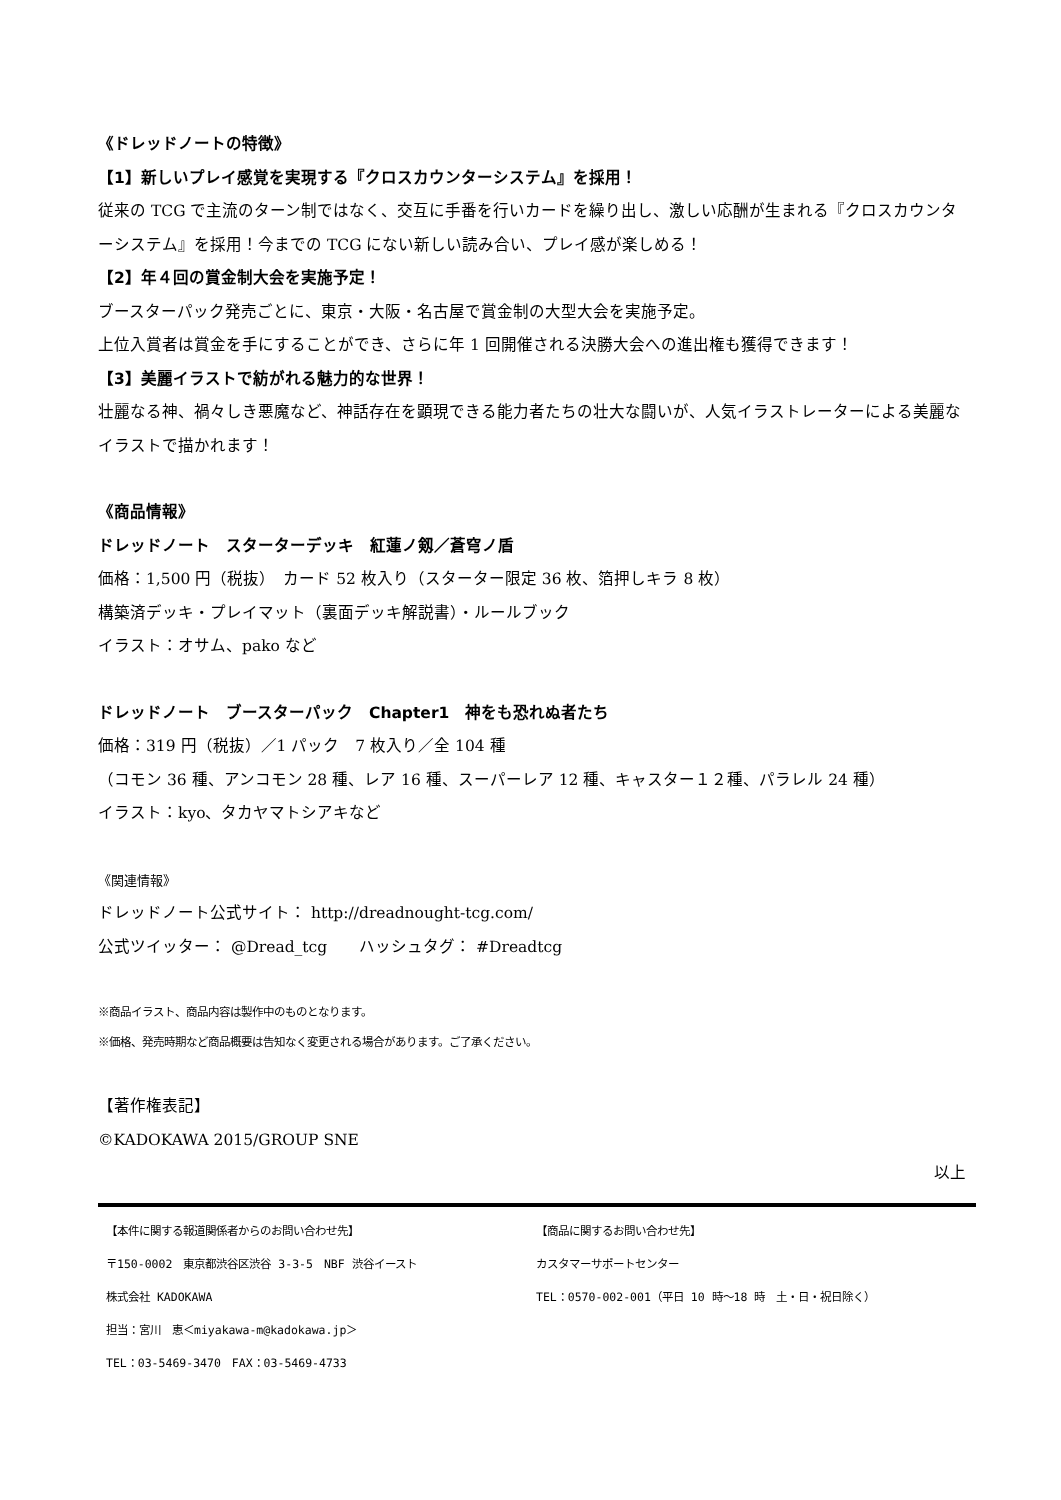《ドレッドノートの特徴》
【1】新しいプレイ感覚を実現する『クロスカウンターシステム』を採用！
従来の TCG で主流のターン制ではなく、交互に手番を行いカードを繰り出し、激しい応酬が生まれる『クロスカウンターシステム』を採用！今までの TCG にない新しい読み合い、プレイ感が楽しめる！
【2】年４回の賞金制大会を実施予定！
ブースターパック発売ごとに、東京・大阪・名古屋で賞金制の大型大会を実施予定。
上位入賞者は賞金を手にすることができ、さらに年 1 回開催される決勝大会への進出権も獲得できます！
【3】美麗イラストで紡がれる魅力的な世界！
壮麗なる神、禍々しき悪魔など、神話存在を顕現できる能力者たちの壮大な闘いが、人気イラストレーターによる美麗なイラストで描かれます！
《商品情報》
ドレッドノート　スターターデッキ　紅蓮ノ剱／蒼穹ノ盾
価格：1,500 円（税抜）　カード 52 枚入り（スターター限定 36 枚、箔押しキラ 8 枚）
構築済デッキ・プレイマット（裏面デッキ解説書）・ルールブック
イラスト：オサム、pako など
ドレッドノート　ブースターパック　Chapter1　神をも恐れぬ者たち
価格：319 円（税抜）／1 パック　7 枚入り／全 104 種
（コモン 36 種、アンコモン 28 種、レア 16 種、スーパーレア 12 種、キャスター１２種、パラレル 24 種）
イラスト：kyo、タカヤマトシアキなど
《関連情報》
ドレッドノート公式サイト： http://dreadnought-tcg.com/
公式ツイッター： @Dread_tcg　　ハッシュタグ： #Dreadtcg
※商品イラスト、商品内容は製作中のものとなります。
※価格、発売時期など商品概要は告知なく変更される場合があります。ご了承ください。
【著作権表記】
©KADOKAWA 2015/GROUP SNE
以上
【本件に関する報道関係者からのお問い合わせ先】
〒150-0002　東京都渋谷区渋谷 3-3-5　NBF 渋谷イースト
株式会社 KADOKAWA
担当：宮川　恵＜miyakawa-m@kadokawa.jp＞
TEL：03-5469-3470　FAX：03-5469-4733
【商品に関するお問い合わせ先】
カスタマーサポートセンター
TEL：0570-002-001（平日 10 時～18 時　土・日・祝日除く）